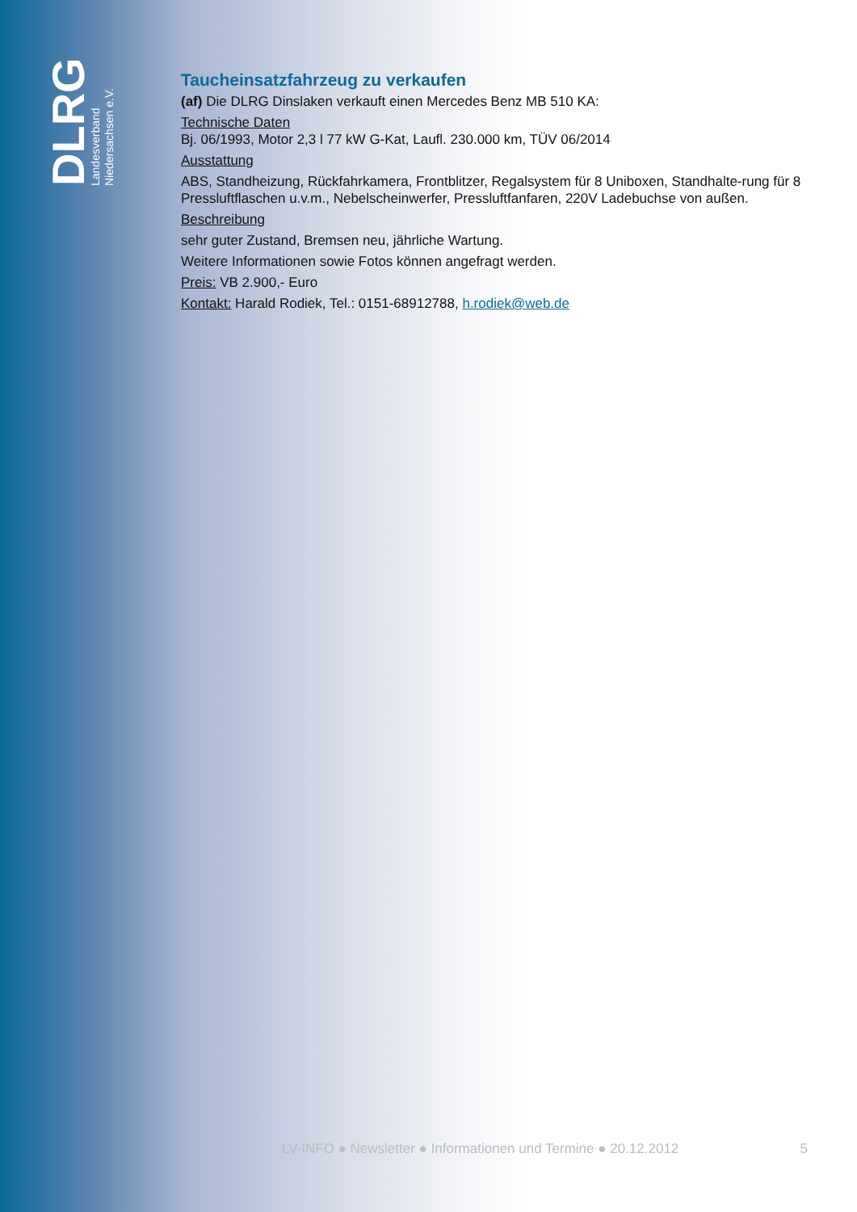DLRG
Landesverband
Niedersachsen e.V.
Taucheinsatzfahrzeug zu verkaufen
(af) Die DLRG Dinslaken verkauft einen Mercedes Benz MB 510 KA:
Technische Daten
Bj. 06/1993, Motor 2,3 l 77 kW G-Kat, Laufl. 230.000 km, TÜV 06/2014
Ausstattung
ABS, Standheizung, Rückfahrkamera, Frontblitzer, Regalsystem für 8 Uniboxen, Standhalte-rung für 8 Pressluftflaschen u.v.m., Nebelscheinwerfer, Pressluftfanfaren, 220V Ladebuchse von außen.
Beschreibung
sehr guter Zustand, Bremsen neu, jährliche Wartung.
Weitere Informationen sowie Fotos können angefragt werden.
Preis: VB 2.900,- Euro
Kontakt: Harald Rodiek, Tel.: 0151-68912788, h.rodiek@web.de
LV-INFO ● Newsletter ● Informationen und Termine ● 20.12.2012 5